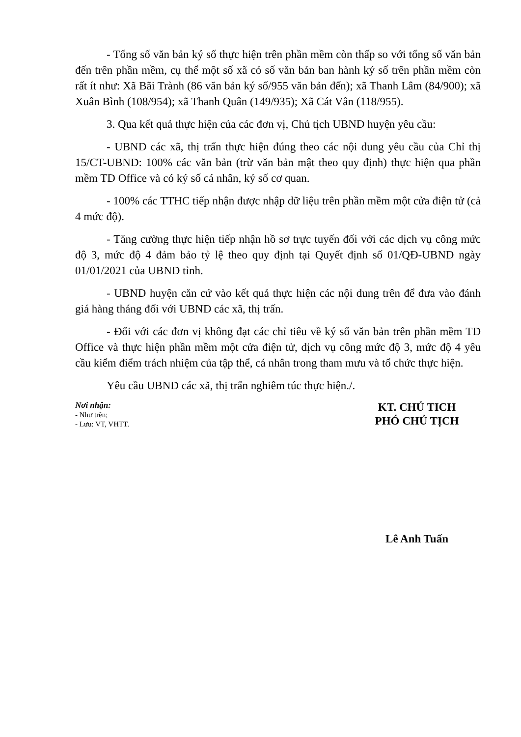- Tổng số văn bản ký số thực hiện trên phần mềm còn thấp so với tổng số văn bản đến trên phần mềm, cụ thể một số xã có số văn bản ban hành ký số trên phần mềm còn rất ít như: Xã Bãi Trành (86 văn bản ký số/955 văn bản đến); xã Thanh Lâm (84/900); xã Xuân Bình (108/954); xã Thanh Quân (149/935); Xã Cát Vân (118/955).
3. Qua kết quả thực hiện của các đơn vị, Chủ tịch UBND huyện yêu cầu:
- UBND các xã, thị trấn thực hiện đúng theo các nội dung yêu cầu của Chỉ thị 15/CT-UBND: 100% các văn bản (trừ văn bản mật theo quy định) thực hiện qua phần mềm TD Office và có ký số cá nhân, ký số cơ quan.
- 100% các TTHC tiếp nhận được nhập dữ liệu trên phần mềm một cửa điện tử (cả 4 mức độ).
- Tăng cường thực hiện tiếp nhận hồ sơ trực tuyến đối với các dịch vụ công mức độ 3, mức độ 4 đảm bảo tỷ lệ theo quy định tại Quyết định số 01/QĐ-UBND ngày 01/01/2021 của UBND tỉnh.
- UBND huyện căn cứ vào kết quả thực hiện các nội dung trên để đưa vào đánh giá hàng tháng đối với UBND các xã, thị trấn.
- Đối với các đơn vị không đạt các chỉ tiêu về ký số văn bản trên phần mềm TD Office và thực hiện phần mềm một cửa điện tử, dịch vụ công mức độ 3, mức độ 4 yêu cầu kiểm điểm trách nhiệm của tập thể, cá nhân trong tham mưu và tổ chức thực hiện.
Yêu cầu UBND các xã, thị trấn nghiêm túc thực hiện./.
Nơi nhận:
- Như trên;
- Lưu: VT, VHTT.
KT. CHỦ TICH
PHÓ CHỦ TỊCH
Lê Anh Tuấn